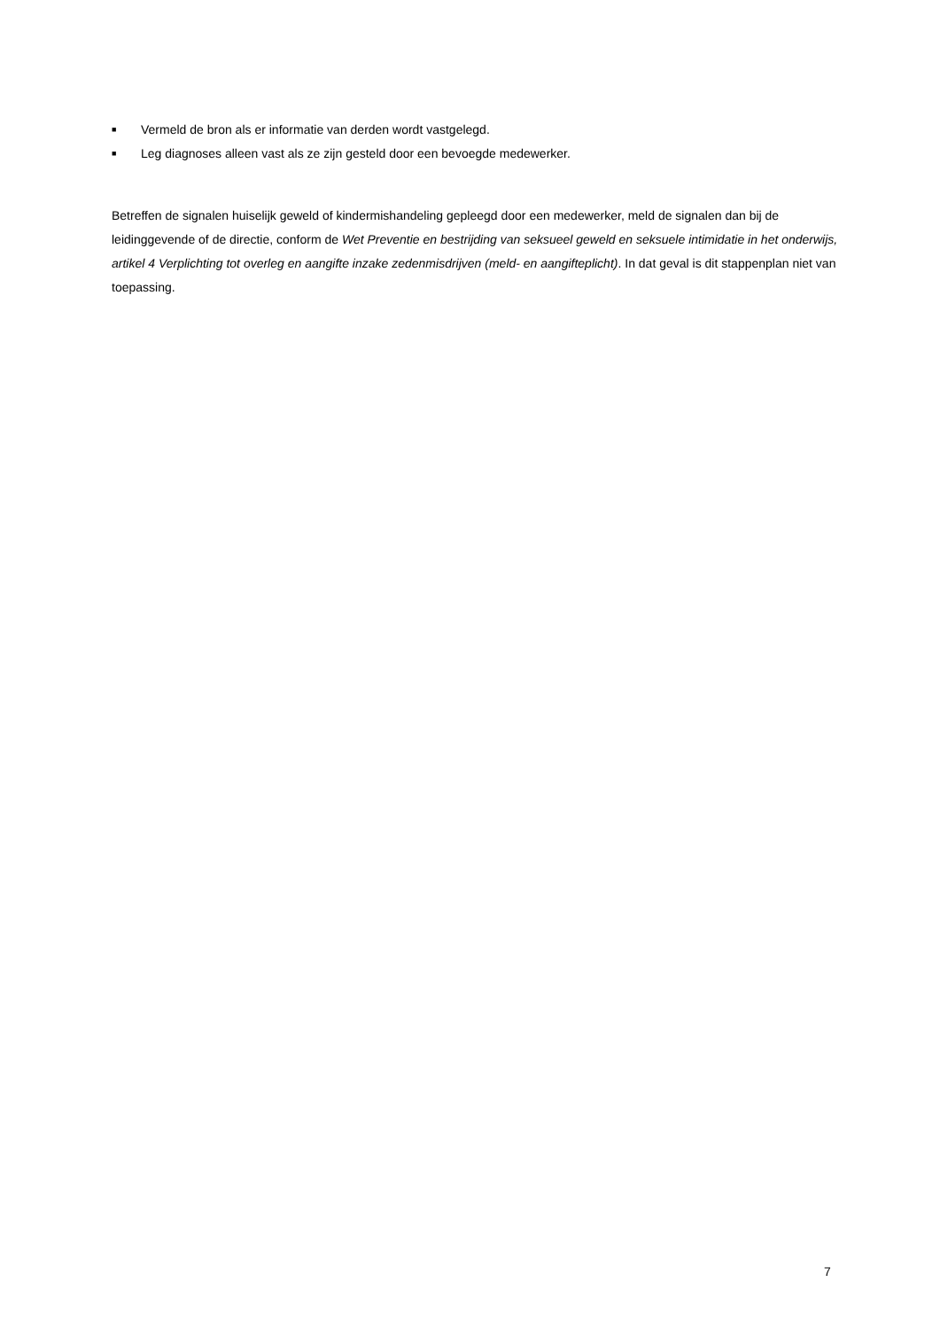■ Vermeld de bron als er informatie van derden wordt vastgelegd.
■ Leg diagnoses alleen vast als ze zijn gesteld door een bevoegde medewerker.
Betreffen de signalen huiselijk geweld of kindermishandeling gepleegd door een medewerker, meld de signalen dan bij de leidinggevende of de directie, conform de Wet Preventie en bestrijding van seksueel geweld en seksuele intimidatie in het onderwijs, artikel 4 Verplichting tot overleg en aangifte inzake zedenmisdrijven (meld- en aangifteplicht). In dat geval is dit stappenplan niet van toepassing.
7